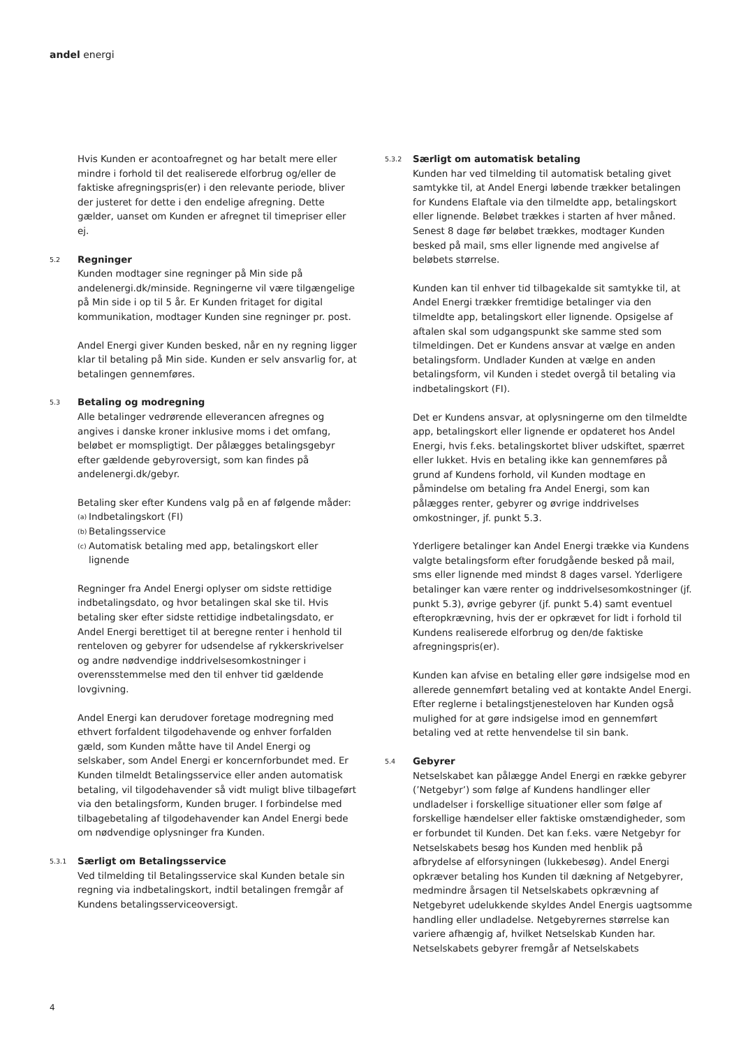andel energi
Hvis Kunden er acontoafregnet og har betalt mere eller mindre i forhold til det realiserede elforbrug og/eller de faktiske afregningspris(er) i den relevante periode, bliver der justeret for dette i den endelige afregning. Dette gælder, uanset om Kunden er afregnet til timepriser eller ej.
5.2
Regninger
Kunden modtager sine regninger på Min side på andelenergi.dk/minside. Regningerne vil være tilgængelige på Min side i op til 5 år. Er Kunden fritaget for digital kommunikation, modtager Kunden sine regninger pr. post.
Andel Energi giver Kunden besked, når en ny regning ligger klar til betaling på Min side. Kunden er selv ansvarlig for, at betalingen gennemføres.
5.3
Betaling og modregning
Alle betalinger vedrørende elleverancen afregnes og angives i danske kroner inklusive moms i det omfang, beløbet er momspligtigt. Der pålægges betalingsgebyr efter gældende gebyroversigt, som kan findes på andelenergi.dk/gebyr.
Betaling sker efter Kundens valg på en af følgende måder:
(a) Indbetalingskort (FI)
(b) Betalingsservice
(c) Automatisk betaling med app, betalingskort eller lignende
Regninger fra Andel Energi oplyser om sidste rettidige indbetalingsdato, og hvor betalingen skal ske til. Hvis betaling sker efter sidste rettidige indbetalingsdato, er Andel Energi berettiget til at beregne renter i henhold til renteloven og gebyrer for udsendelse af rykkerskrivelser og andre nødvendige inddrivelsesomkostninger i overensstemmelse med den til enhver tid gældende lovgivning.
Andel Energi kan derudover foretage modregning med ethvert forfaldent tilgodehavende og enhver forfalden gæld, som Kunden måtte have til Andel Energi og selskaber, som Andel Energi er koncernforbundet med. Er Kunden tilmeldt Betalingsservice eller anden automatisk betaling, vil tilgodehavender så vidt muligt blive tilbageført via den betalingsform, Kunden bruger. I forbindelse med tilbagebetaling af tilgodehavender kan Andel Energi bede om nødvendige oplysninger fra Kunden.
5.3.1
Særligt om Betalingsservice
Ved tilmelding til Betalingsservice skal Kunden betale sin regning via indbetalingskort, indtil betalingen fremgår af Kundens betalingsserviceoversigt.
5.3.2
Særligt om automatisk betaling
Kunden har ved tilmelding til automatisk betaling givet samtykke til, at Andel Energi løbende trækker betalingen for Kundens Elaftale via den tilmeldte app, betalingskort eller lignende. Beløbet trækkes i starten af hver måned. Senest 8 dage før beløbet trækkes, modtager Kunden besked på mail, sms eller lignende med angivelse af beløbets størrelse.
Kunden kan til enhver tid tilbagekalde sit samtykke til, at Andel Energi trækker fremtidige betalinger via den tilmeldte app, betalingskort eller lignende. Opsigelse af aftalen skal som udgangspunkt ske samme sted som tilmeldingen. Det er Kundens ansvar at vælge en anden betalingsform. Undlader Kunden at vælge en anden betalingsform, vil Kunden i stedet overgå til betaling via indbetalingskort (FI).
Det er Kundens ansvar, at oplysningerne om den tilmeldte app, betalingskort eller lignende er opdateret hos Andel Energi, hvis f.eks. betalingskortet bliver udskiftet, spærret eller lukket. Hvis en betaling ikke kan gennemføres på grund af Kundens forhold, vil Kunden modtage en påmindelse om betaling fra Andel Energi, som kan pålægges renter, gebyrer og øvrige inddrivelses omkostninger, jf. punkt 5.3.
Yderligere betalinger kan Andel Energi trække via Kundens valgte betalingsform efter forudgående besked på mail, sms eller lignende med mindst 8 dages varsel. Yderligere betalinger kan være renter og inddrivelsesomkostninger (jf. punkt 5.3), øvrige gebyrer (jf. punkt 5.4) samt eventuel efteropkrævning, hvis der er opkrævet for lidt i forhold til Kundens realiserede elforbrug og den/de faktiske afregningspris(er).
Kunden kan afvise en betaling eller gøre indsigelse mod en allerede gennemført betaling ved at kontakte Andel Energi. Efter reglerne i betalingstjenesteloven har Kunden også mulighed for at gøre indsigelse imod en gennemført betaling ved at rette henvendelse til sin bank.
5.4
Gebyrer
Netselskabet kan pålægge Andel Energi en række gebyrer (’Netgebyr’) som følge af Kundens handlinger eller undladelser i forskellige situationer eller som følge af forskellige hændelser eller faktiske omstændigheder, som er forbundet til Kunden. Det kan f.eks. være Netgebyr for Netselskabets besøg hos Kunden med henblik på afbrydelse af elforsyningen (lukkebesøg). Andel Energi opkræver betaling hos Kunden til dækning af Netgebyrer, medmindre årsagen til Netselskabets opkrævning af Netgebyret udelukkende skyldes Andel Energis uagtsomme handling eller undladelse. Netgebyrernes størrelse kan variere afhængig af, hvilket Netselskab Kunden har. Netselskabets gebyrer fremgår af Netselskabets
4